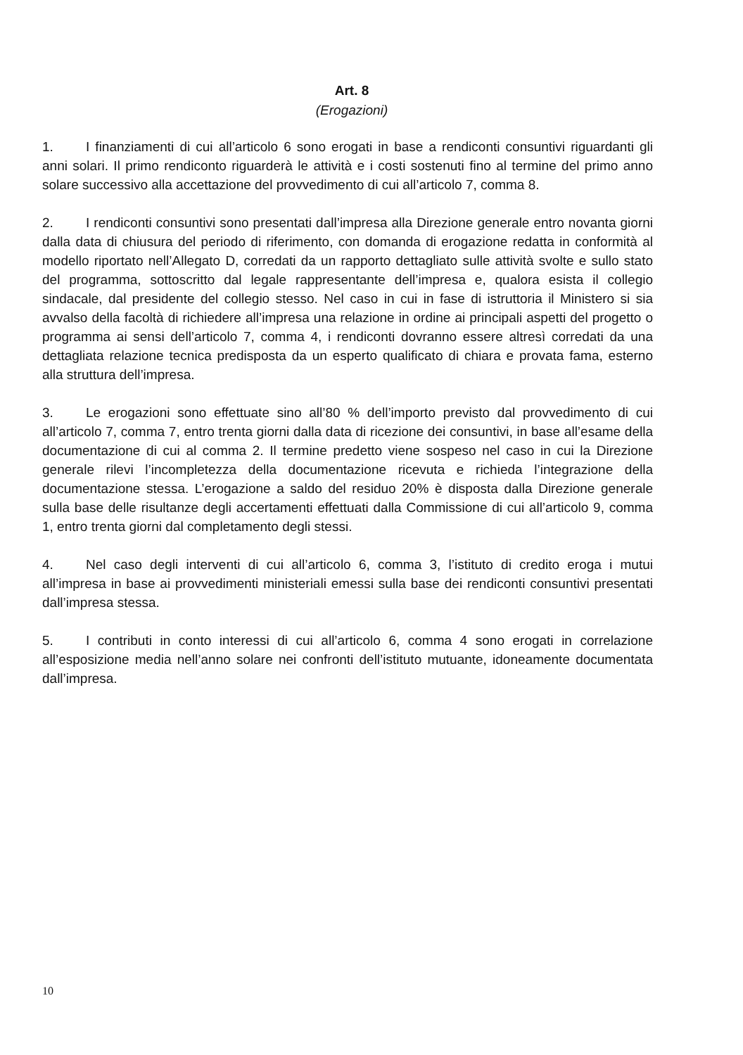Art. 8
(Erogazioni)
1. I finanziamenti di cui all’articolo 6 sono erogati in base a rendiconti consuntivi riguardanti gli anni solari. Il primo rendiconto riguarderà le attività e i costi sostenuti fino al termine del primo anno solare successivo alla accettazione del provvedimento di cui all’articolo 7, comma 8.
2. I rendiconti consuntivi sono presentati dall’impresa alla Direzione generale entro novanta giorni dalla data di chiusura del periodo di riferimento, con domanda di erogazione redatta in conformità al modello riportato nell’Allegato D, corredati da un rapporto dettagliato sulle attività svolte e sullo stato del programma, sottoscritto dal legale rappresentante dell’impresa e, qualora esista il collegio sindacale, dal presidente del collegio stesso. Nel caso in cui in fase di istruttoria il Ministero si sia avvalso della facoltà di richiedere all’impresa una relazione in ordine ai principali aspetti del progetto o programma ai sensi dell’articolo 7, comma 4, i rendiconti dovranno essere altresì corredati da una dettagliata relazione tecnica predisposta da un esperto qualificato di chiara e provata fama, esterno alla struttura dell’impresa.
3. Le erogazioni sono effettuate sino all’80 % dell’importo previsto dal provvedimento di cui all’articolo 7, comma 7, entro trenta giorni dalla data di ricezione dei consuntivi, in base all’esame della documentazione di cui al comma 2. Il termine predetto viene sospeso nel caso in cui la Direzione generale rilevi l’incompletezza della documentazione ricevuta e richieda l’integrazione della documentazione stessa. L’erogazione a saldo del residuo 20% è disposta dalla Direzione generale sulla base delle risultanze degli accertamenti effettuati dalla Commissione di cui all’articolo 9, comma 1, entro trenta giorni dal completamento degli stessi.
4. Nel caso degli interventi di cui all’articolo 6, comma 3, l’istituto di credito eroga i mutui all’impresa in base ai provvedimenti ministeriali emessi sulla base dei rendiconti consuntivi presentati dall’impresa stessa.
5. I contributi in conto interessi di cui all’articolo 6, comma 4 sono erogati in correlazione all’esposizione media nell’anno solare nei confronti dell’istituto mutuante, idoneamente documentata dall’impresa.
10